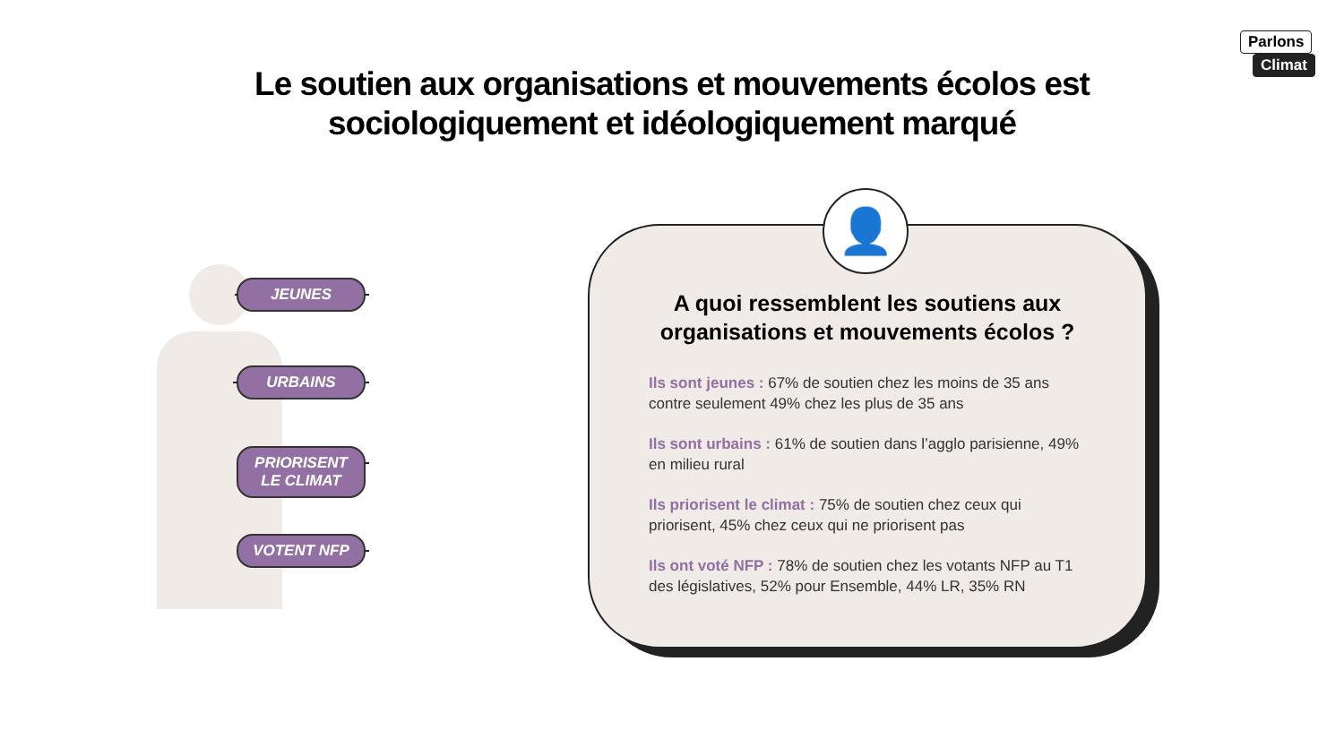Parlons
Climat
Le soutien aux organisations et mouvements écolos est
sociologiquement et idéologiquement marqué
JEUNES
URBAINS
PRIORISENT
LE CLIMAT
VOTENT NFP
A quoi ressemblent les soutiens aux
organisations et mouvements écolos ?
Ils sont jeunes : 67% de soutien chez les moins de 35 ans contre seulement 49% chez les plus de 35 ans
Ils sont urbains : 61% de soutien dans l’agglo parisienne, 49% en milieu rural
Ils priorisent le climat : 75% de soutien chez ceux qui priorisent, 45% chez ceux qui ne priorisent pas
Ils ont voté NFP : 78% de soutien chez les votants NFP au T1 des législatives, 52% pour Ensemble, 44% LR, 35% RN
👤